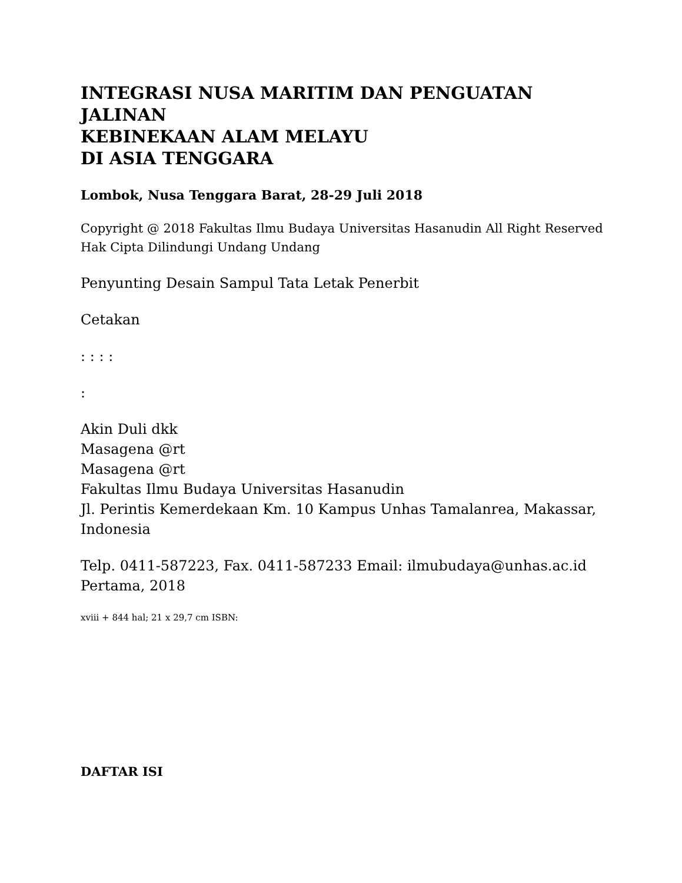INTEGRASI NUSA MARITIM DAN PENGUATAN JALINAN
KEBINEKAAN ALAM MELAYU
DI ASIA TENGGARA
Lombok, Nusa Tenggara Barat, 28-29 Juli 2018
Copyright @ 2018 Fakultas Ilmu Budaya Universitas Hasanudin All Right Reserved
Hak Cipta Dilindungi Undang Undang
Penyunting Desain Sampul Tata Letak Penerbit
Cetakan
: : : :
:
Akin Duli dkk
Masagena @rt
Masagena @rt
Fakultas Ilmu Budaya Universitas Hasanudin
Jl. Perintis Kemerdekaan Km. 10 Kampus Unhas Tamalanrea, Makassar, Indonesia
Telp. 0411-587223, Fax. 0411-587233 Email: ilmubudaya@unhas.ac.id
Pertama, 2018
xviii + 844 hal; 21 x 29,7 cm ISBN:
DAFTAR ISI